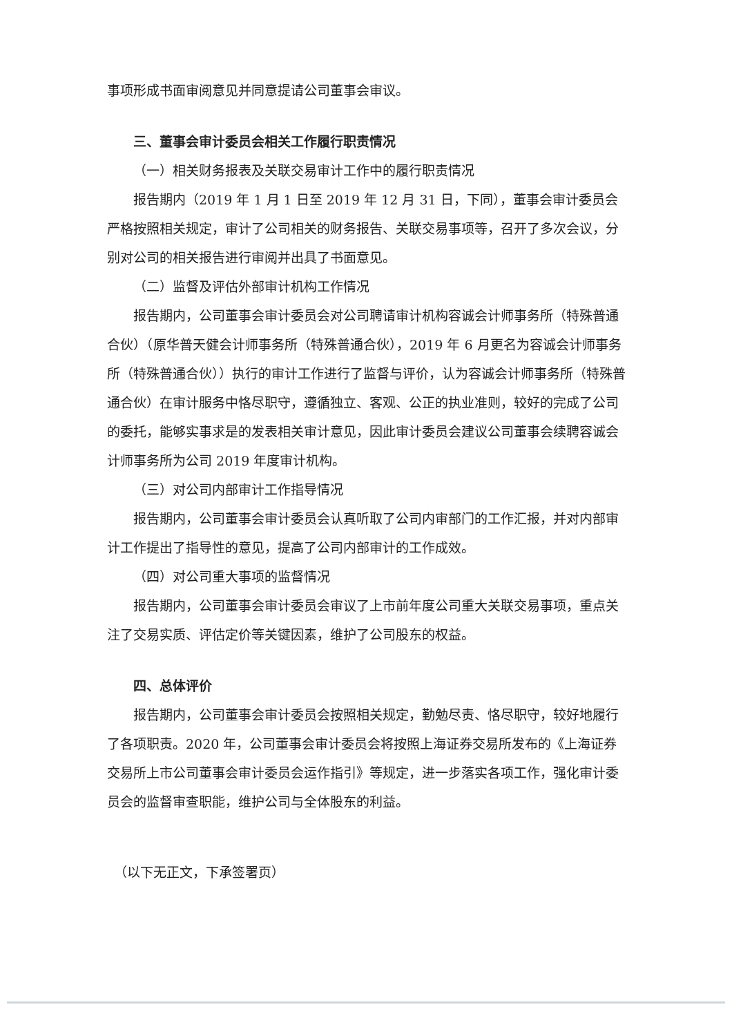事项形成书面审阅意见并同意提请公司董事会审议。
三、董事会审计委员会相关工作履行职责情况
（一）相关财务报表及关联交易审计工作中的履行职责情况
报告期内（2019 年 1 月 1 日至 2019 年 12 月 31 日，下同），董事会审计委员会严格按照相关规定，审计了公司相关的财务报告、关联交易事项等，召开了多次会议，分别对公司的相关报告进行审阅并出具了书面意见。
（二）监督及评估外部审计机构工作情况
报告期内，公司董事会审计委员会对公司聘请审计机构容诚会计师事务所（特殊普通合伙）（原华普天健会计师事务所（特殊普通合伙），2019 年 6 月更名为容诚会计师事务所（特殊普通合伙））执行的审计工作进行了监督与评价，认为容诚会计师事务所（特殊普通合伙）在审计服务中恪尽职守，遵循独立、客观、公正的执业准则，较好的完成了公司的委托，能够实事求是的发表相关审计意见，因此审计委员会建议公司董事会续聘容诚会计师事务所为公司 2019 年度审计机构。
（三）对公司内部审计工作指导情况
报告期内，公司董事会审计委员会认真听取了公司内审部门的工作汇报，并对内部审计工作提出了指导性的意见，提高了公司内部审计的工作成效。
（四）对公司重大事项的监督情况
报告期内，公司董事会审计委员会审议了上市前年度公司重大关联交易事项，重点关注了交易实质、评估定价等关键因素，维护了公司股东的权益。
四、总体评价
报告期内，公司董事会审计委员会按照相关规定，勤勉尽责、恪尽职守，较好地履行了各项职责。2020 年，公司董事会审计委员会将按照上海证券交易所发布的《上海证券交易所上市公司董事会审计委员会运作指引》等规定，进一步落实各项工作，强化审计委员会的监督审查职能，维护公司与全体股东的利益。
（以下无正文，下承签署页）